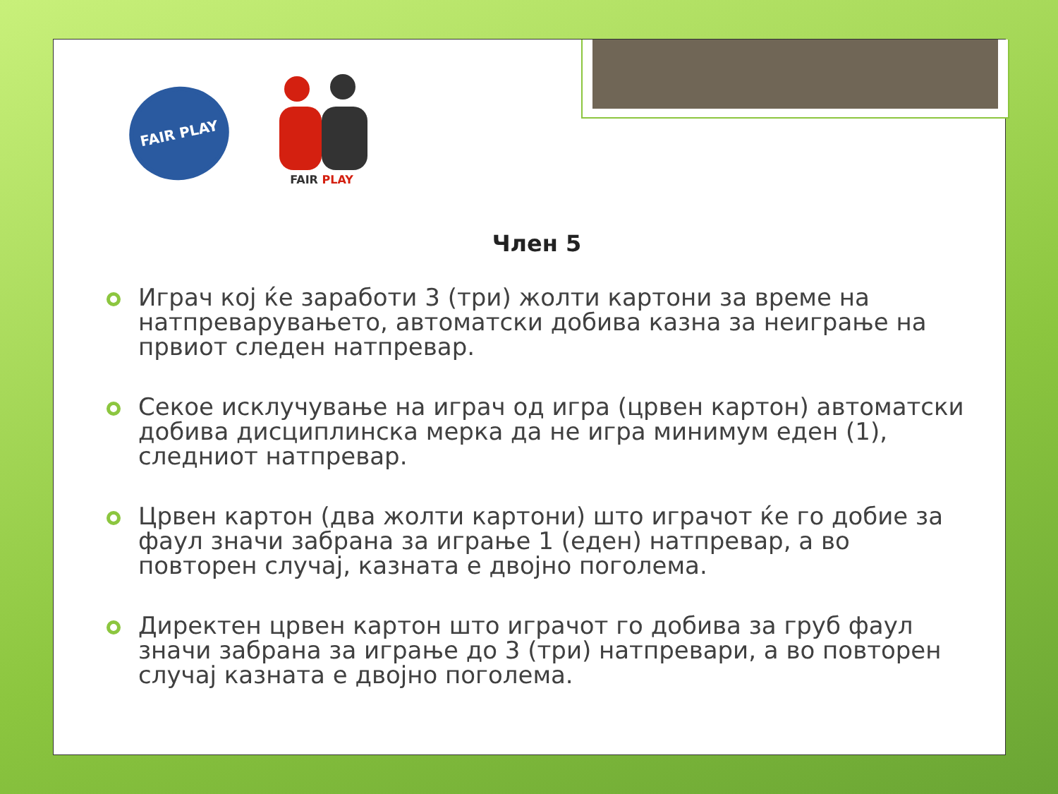FAIR PLAY
FAIR PLAY
Член 5
Играч кој ќе заработи 3 (три) жолти картони за време на натпреварувањето, автоматски добива казна за неиграње на првиот следен натпревар.
Секое исклучување на играч од игра (црвен картон) автоматски добива дисциплинска мерка да не игра минимум еден (1), следниот натпревар.
Црвен картон (два жолти картони) што играчот ќе го добие за фаул значи забрана за играње 1 (еден) натпревар, а во повторен случај, казната е двојно поголема.
Директен црвен картон што играчот го добива за груб фаул значи забрана за играње до 3 (три) натпревари, а во повторен случај казната е двојно поголема.